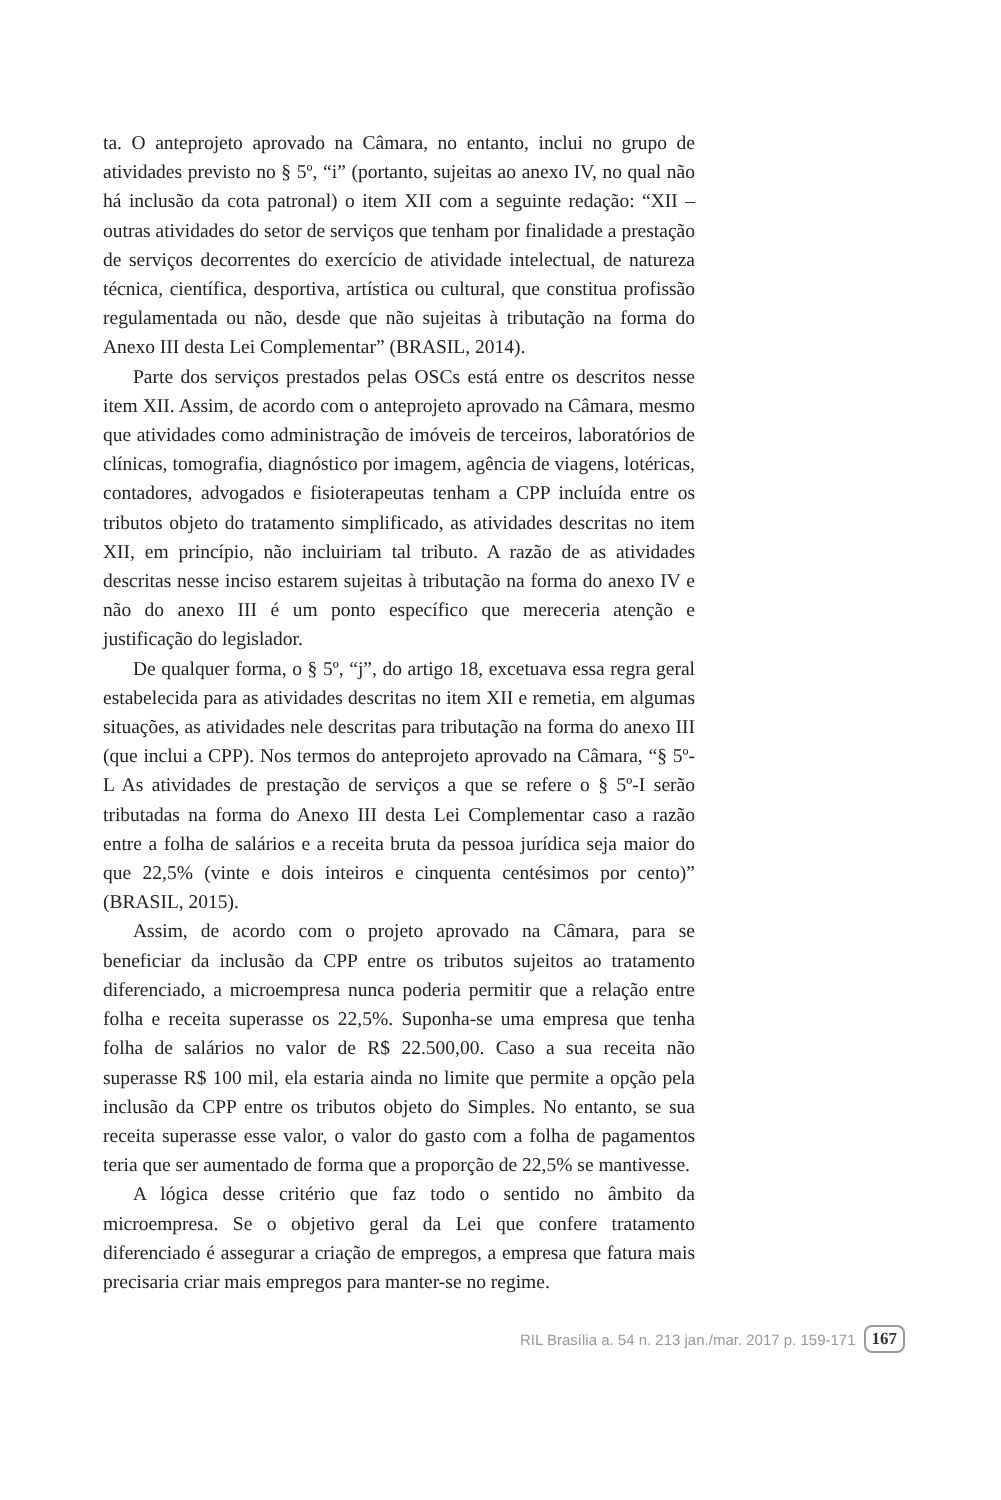ta. O anteprojeto aprovado na Câmara, no entanto, inclui no grupo de atividades previsto no § 5º, “i” (portanto, sujeitas ao anexo IV, no qual não há inclusão da cota patronal) o item XII com a seguinte redação: “XII – outras atividades do setor de serviços que tenham por finalidade a prestação de serviços decorrentes do exercício de atividade intelectual, de natureza técnica, científica, desportiva, artística ou cultural, que constitua profissão regulamentada ou não, desde que não sujeitas à tributação na forma do Anexo III desta Lei Complementar” (BRASIL, 2014).
Parte dos serviços prestados pelas OSCs está entre os descritos nesse item XII. Assim, de acordo com o anteprojeto aprovado na Câmara, mesmo que atividades como administração de imóveis de terceiros, laboratórios de clínicas, tomografia, diagnóstico por imagem, agência de viagens, lotéricas, contadores, advogados e fisioterapeutas tenham a CPP incluída entre os tributos objeto do tratamento simplificado, as atividades descritas no item XII, em princípio, não incluiriam tal tributo. A razão de as atividades descritas nesse inciso estarem sujeitas à tributação na forma do anexo IV e não do anexo III é um ponto específico que mereceria atenção e justificação do legislador.
De qualquer forma, o § 5º, “j”, do artigo 18, excetuava essa regra geral estabelecida para as atividades descritas no item XII e remetia, em algumas situações, as atividades nele descritas para tributação na forma do anexo III (que inclui a CPP). Nos termos do anteprojeto aprovado na Câmara, “§ 5º-L As atividades de prestação de serviços a que se refere o § 5º-I serão tributadas na forma do Anexo III desta Lei Complementar caso a razão entre a folha de salários e a receita bruta da pessoa jurídica seja maior do que 22,5% (vinte e dois inteiros e cinquenta centésimos por cento)” (BRASIL, 2015).
Assim, de acordo com o projeto aprovado na Câmara, para se beneficiar da inclusão da CPP entre os tributos sujeitos ao tratamento diferenciado, a microempresa nunca poderia permitir que a relação entre folha e receita superasse os 22,5%. Suponha-se uma empresa que tenha folha de salários no valor de R$ 22.500,00. Caso a sua receita não superasse R$ 100 mil, ela estaria ainda no limite que permite a opção pela inclusão da CPP entre os tributos objeto do Simples. No entanto, se sua receita superasse esse valor, o valor do gasto com a folha de pagamentos teria que ser aumentado de forma que a proporção de 22,5% se mantivesse.
A lógica desse critério que faz todo o sentido no âmbito da microempresa. Se o objetivo geral da Lei que confere tratamento diferenciado é assegurar a criação de empregos, a empresa que fatura mais precisaria criar mais empregos para manter-se no regime.
RIL Brasília a. 54 n. 213 jan./mar. 2017 p. 159-171 167